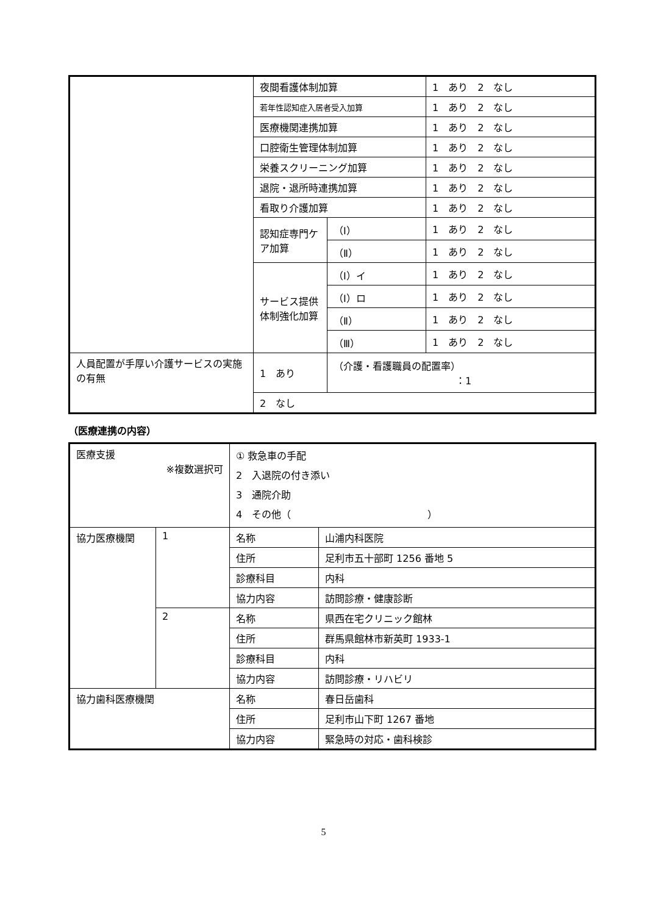| | 夜間看護体制加算 | | 1 あり 2 なし |
| | 若年性認知症入居者受入加算 | | 1 あり 2 なし |
| | 医療機関連携加算 | | 1 あり 2 なし |
| | 口腔衛生管理体制加算 | | 1 あり 2 なし |
| | 栄養スクリーニング加算 | | 1 あり 2 なし |
| | 退院・退所時連携加算 | | 1 あり 2 なし |
| | 看取り介護加算 | | 1 あり 2 なし |
| | 認知症専門ケア加算 | （Ⅰ） | 1 あり 2 なし |
| | | （Ⅱ） | 1 あり 2 なし |
| | サービス提供体制強化加算 | （Ⅰ）イ | 1 あり 2 なし |
| | | （Ⅰ）ロ | 1 あり 2 なし |
| | | （Ⅱ） | 1 あり 2 なし |
| | | （Ⅲ） | 1 あり 2 なし |
| 人員配置が手厚い介護サービスの実施の有無 | 1 あり | （介護・看護職員の配置率） ：1 | |
| | 2 なし | | |
（医療連携の内容）
| 医療支援 ※複数選択可 | | ① 救急車の手配 2 入退院の付き添い 3 通院介助 4 その他（ ） | |
| 協力医療機関 | 1 | 名称 | 山浦内科医院 |
| | | 住所 | 足利市五十部町 1256 番地 5 |
| | | 診療科目 | 内科 |
| | | 協力内容 | 訪問診療・健康診断 |
| | 2 | 名称 | 県西在宅クリニック館林 |
| | | 住所 | 群馬県館林市新英町 1933-1 |
| | | 診療科目 | 内科 |
| | | 協力内容 | 訪問診療・リハビリ |
| 協力歯科医療機関 | | 名称 | 春日岳歯科 |
| | | 住所 | 足利市山下町 1267 番地 |
| | | 協力内容 | 緊急時の対応・歯科検診 |
5